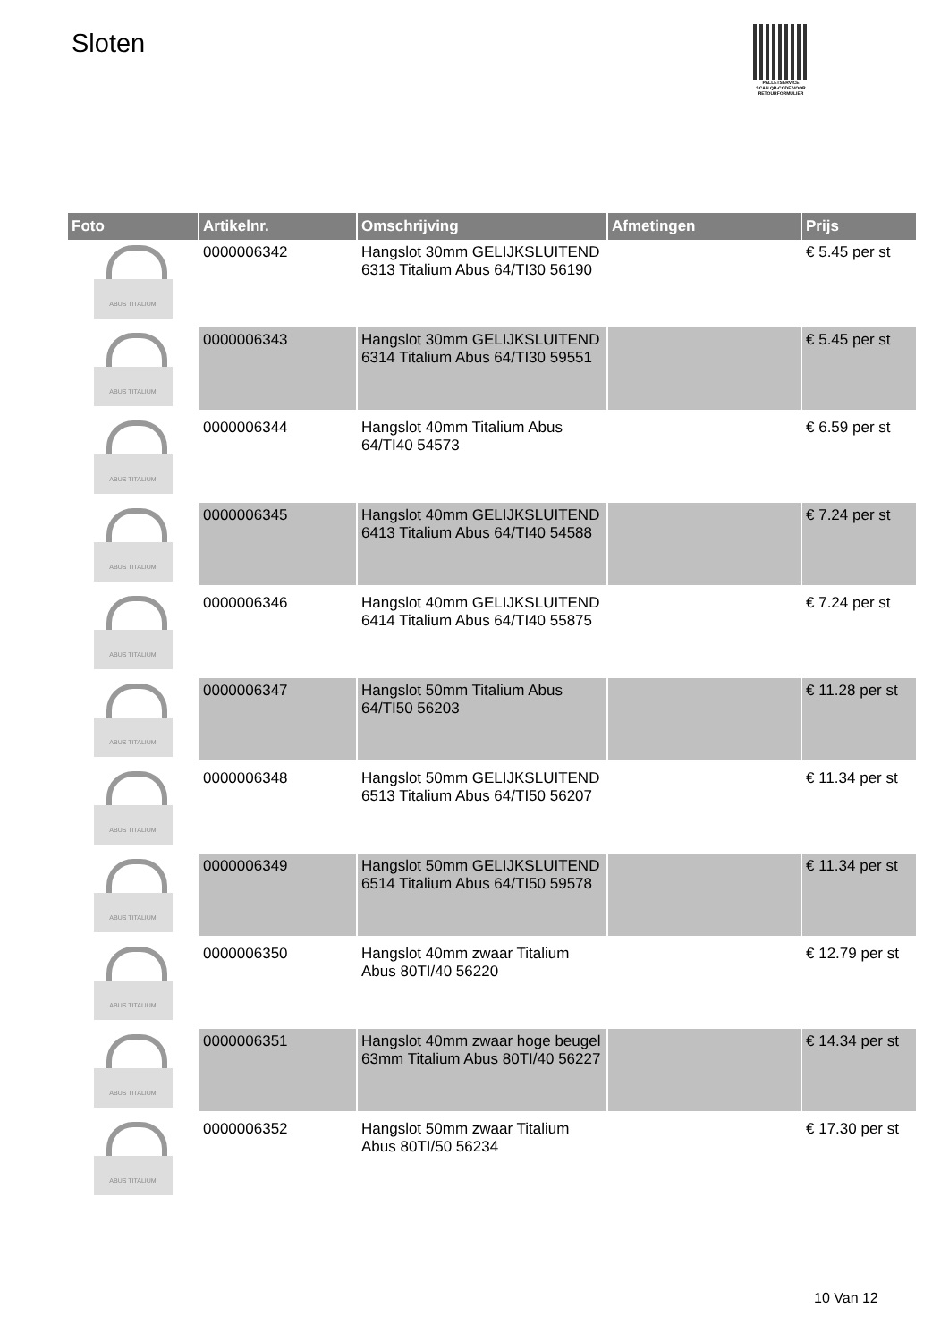Sloten
PALLETSERVICE
SCAN QR-CODE VOOR RETOURFORMULIER
| Foto | Artikelnr. | Omschrijving | Afmetingen | Prijs |
| --- | --- | --- | --- | --- |
| ABUS TITALIUM | 0000006342 | Hangslot 30mm GELIJKSLUITEND 6313 Titalium Abus 64/TI30 56190 | | € 5.45 per st |
| ABUS TITALIUM | 0000006343 | Hangslot 30mm GELIJKSLUITEND 6314 Titalium Abus 64/TI30 59551 | | € 5.45 per st |
| ABUS TITALIUM | 0000006344 | Hangslot 40mm Titalium Abus 64/TI40 54573 | | € 6.59 per st |
| ABUS TITALIUM | 0000006345 | Hangslot 40mm GELIJKSLUITEND 6413 Titalium Abus 64/TI40 54588 | | € 7.24 per st |
| ABUS TITALIUM | 0000006346 | Hangslot 40mm GELIJKSLUITEND 6414 Titalium Abus 64/TI40 55875 | | € 7.24 per st |
| ABUS TITALIUM | 0000006347 | Hangslot 50mm Titalium Abus 64/TI50 56203 | | € 11.28 per st |
| ABUS TITALIUM | 0000006348 | Hangslot 50mm GELIJKSLUITEND 6513 Titalium Abus 64/TI50 56207 | | € 11.34 per st |
| ABUS TITALIUM | 0000006349 | Hangslot 50mm GELIJKSLUITEND 6514 Titalium Abus 64/TI50 59578 | | € 11.34 per st |
| ABUS TITALIUM | 0000006350 | Hangslot 40mm zwaar Titalium Abus 80TI/40 56220 | | € 12.79 per st |
| ABUS TITALIUM | 0000006351 | Hangslot 40mm zwaar hoge beugel 63mm Titalium Abus 80TI/40 56227 | | € 14.34 per st |
| ABUS TITALIUM | 0000006352 | Hangslot 50mm zwaar Titalium Abus 80TI/50 56234 | | € 17.30 per st |
10 Van 12